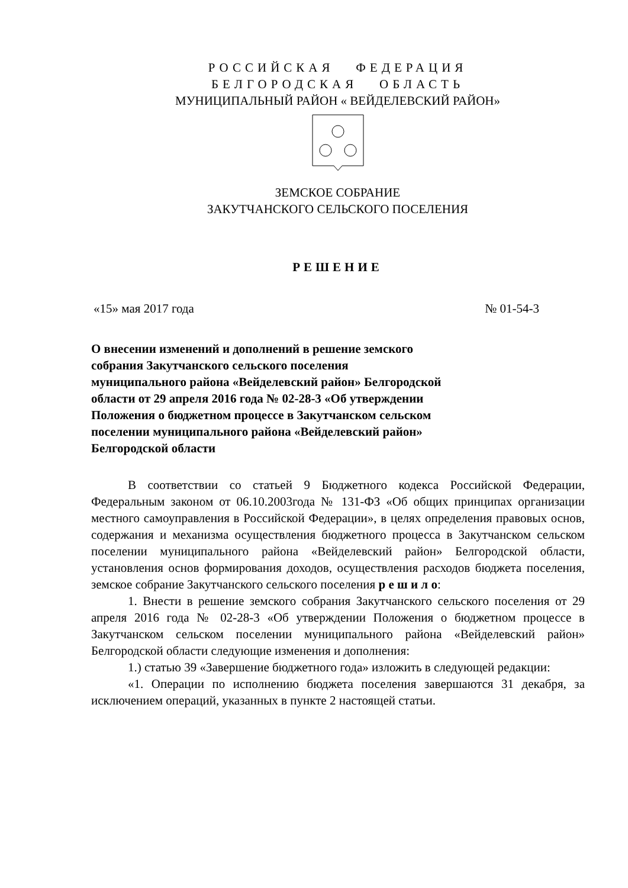РОССИЙСКАЯ ФЕДЕРАЦИЯ
БЕЛГОРОДСКАЯ ОБЛАСТЬ
МУНИЦИПАЛЬНЫЙ РАЙОН « ВЕЙДЕЛЕВСКИЙ РАЙОН»
ЗЕМСКОЕ СОБРАНИЕ
ЗАКУТЧАНСКОГО СЕЛЬСКОГО ПОСЕЛЕНИЯ
РЕШЕНИЕ
«15» мая 2017 года № 01-54-3
О внесении изменений и дополнений в решение земского собрания Закутчанского сельского поселения муниципального района «Вейделевский район» Белгородской области от 29 апреля 2016 года № 02-28-3 «Об утверждении Положения о бюджетном процессе в Закутчанском сельском поселении муниципального района «Вейделевский район» Белгородской области
В соответствии со статьей 9 Бюджетного кодекса Российской Федерации, Федеральным законом от 06.10.2003года № 131-ФЗ «Об общих принципах организации местного самоуправления в Российской Федерации», в целях определения правовых основ, содержания и механизма осуществления бюджетного процесса в Закутчанском сельском поселении муниципального района «Вейделевский район» Белгородской области, установления основ формирования доходов, осуществления расходов бюджета поселения, земское собрание Закутчанского сельского поселения р е ш и л о:
1. Внести в решение земского собрания Закутчанского сельского поселения от 29 апреля 2016 года № 02-28-3 «Об утверждении Положения о бюджетном процессе в Закутчанском сельском поселении муниципального района «Вейделевский район» Белгородской области следующие изменения и дополнения:
1.) статью 39 «Завершение бюджетного года» изложить в следующей редакции:
«1. Операции по исполнению бюджета поселения завершаются 31 декабря, за исключением операций, указанных в пункте 2 настоящей статьи.